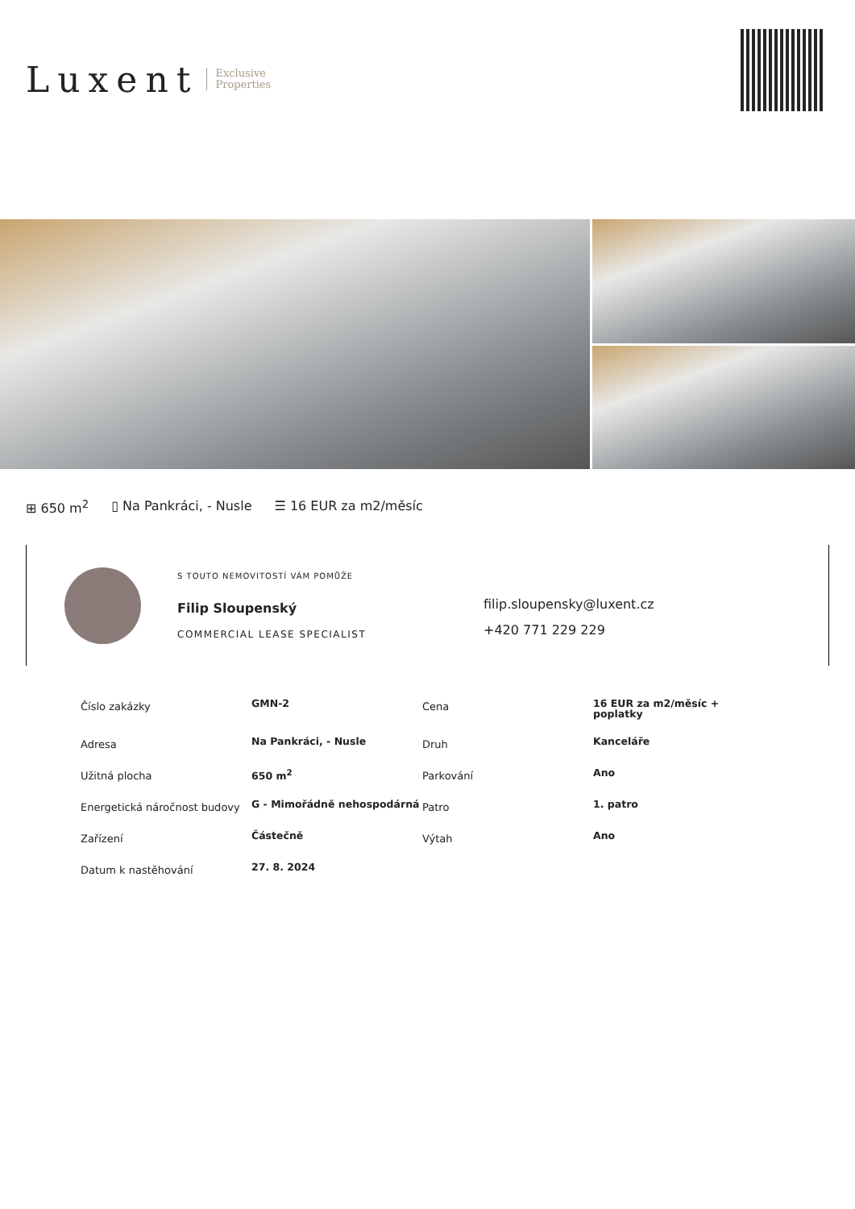Luxent Exclusive
Properties
⊞ 650 m<sup>2</sup> ▯ Na Pankráci, - Nusle ☰ 16 EUR za m2/měsíc
S TOUTO NEMOVITOSTÍ VÁM POMŮŽE
Filip Sloupenský
COMMERCIAL LEASE SPECIALIST
filip.sloupensky@luxent.cz
+420 771 229 229
| Číslo zakázky | GMN-2 | Cena | 16 EUR za m2/měsíc + poplatky |
| Adresa | Na Pankráci, - Nusle | Druh | Kanceláře |
| Užitná plocha | 650 m<sup>2</sup> | Parkování | Ano |
| Energetická náročnost budovy | G - Mimořádně nehospodárná | Patro | 1. patro |
| Zařízení | Částečně | Výtah | Ano |
| Datum k nastěhování | 27. 8. 2024 | | |